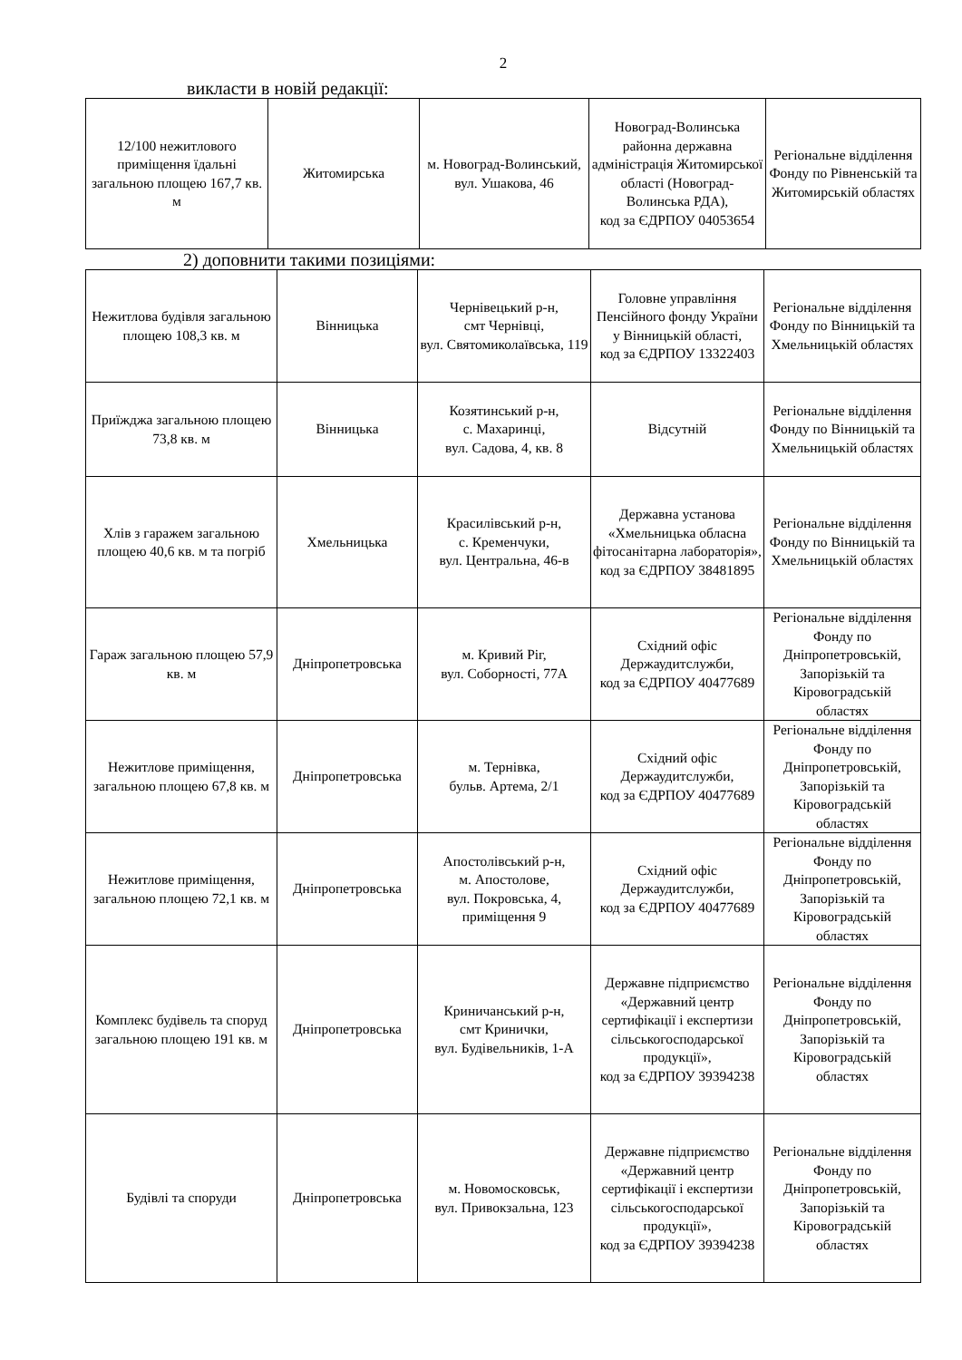2
викласти в новій редакції:
| 12/100 нежитлового приміщення їдальні загальною площею 167,7 кв. м | Житомирська | м. Новоград-Волинський, вул. Ушакова, 46 | Новоград-Волинська районна державна адміністрація Житомирської області (Новоград-Волинська РДА), код за ЄДРПОУ 04053654 | Регіональне відділення Фонду по Рівненській та Житомирській областях |
2) доповнити такими позиціями:
| Нежитлова будівля загальною площею 108,3 кв. м | Вінницька | Чернівецький р-н, смт Чернівці, вул. Святомиколаївська, 119 | Головне управління Пенсійного фонду України у Вінницькій області, код за ЄДРПОУ 13322403 | Регіональне відділення Фонду по Вінницькій та Хмельницькій областях |
| Приїжджа загальною площею 73,8 кв. м | Вінницька | Козятинський р-н, с. Махаринці, вул. Садова, 4, кв. 8 | Відсутній | Регіональне відділення Фонду по Вінницькій та Хмельницькій областях |
| Хлів з гаражем загальною площею 40,6 кв. м та погріб | Хмельницька | Красилівський р-н, с. Кременчуки, вул. Центральна, 46-в | Державна установа «Хмельницька обласна фітосанітарна лабораторія», код за ЄДРПОУ 38481895 | Регіональне відділення Фонду по Вінницькій та Хмельницькій областях |
| Гараж загальною площею 57,9 кв. м | Дніпропетровська | м. Кривий Ріг, вул. Соборності, 77А | Східний офіс Держаудитслужби, код за ЄДРПОУ 40477689 | Регіональне відділення Фонду по Дніпропетровській, Запорізькій та Кіровоградській областях |
| Нежитлове приміщення, загальною площею 67,8 кв. м | Дніпропетровська | м. Тернівка, бульв. Артема, 2/1 | Східний офіс Держаудитслужби, код за ЄДРПОУ 40477689 | Регіональне відділення Фонду по Дніпропетровській, Запорізькій та Кіровоградській областях |
| Нежитлове приміщення, загальною площею 72,1 кв. м | Дніпропетровська | Апостолівський р-н, м. Апостолове, вул. Покровська, 4, приміщення 9 | Східний офіс Держаудитслужби, код за ЄДРПОУ 40477689 | Регіональне відділення Фонду по Дніпропетровській, Запорізькій та Кіровоградській областях |
| Комплекс будівель та споруд загальною площею 191 кв. м | Дніпропетровська | Криничанський р-н, смт Кринички, вул. Будівельників, 1-А | Державне підприємство «Державний центр сертифікації і експертизи сільськогосподарської продукції», код за ЄДРПОУ 39394238 | Регіональне відділення Фонду по Дніпропетровській, Запорізькій та Кіровоградській областях |
| Будівлі та споруди | Дніпропетровська | м. Новомосковськ, вул. Привокзальна, 123 | Державне підприємство «Державний центр сертифікації і експертизи сільськогосподарської продукції», код за ЄДРПОУ 39394238 | Регіональне відділення Фонду по Дніпропетровській, Запорізькій та Кіровоградській областях |